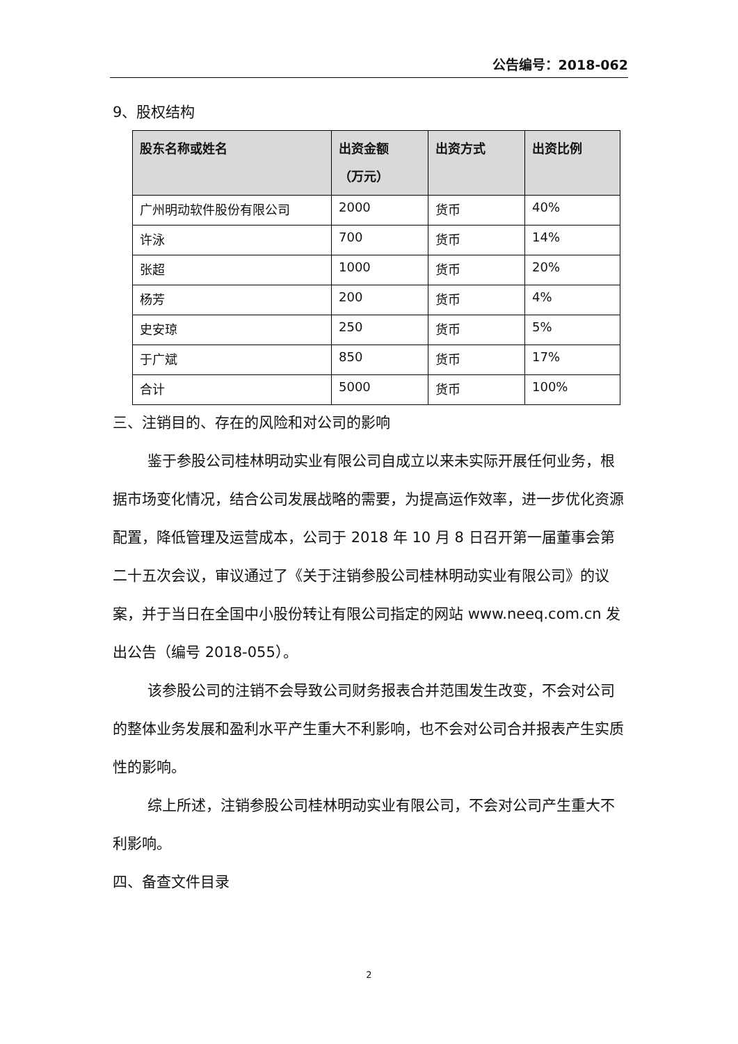公告编号：2018-062
9、股权结构
| 股东名称或姓名 | 出资金额 （万元） | 出资方式 | 出资比例 |
| --- | --- | --- | --- |
| 广州明动软件股份有限公司 | 2000 | 货币 | 40% |
| 许泳 | 700 | 货币 | 14% |
| 张超 | 1000 | 货币 | 20% |
| 杨芳 | 200 | 货币 | 4% |
| 史安琼 | 250 | 货币 | 5% |
| 于广斌 | 850 | 货币 | 17% |
| 合计 | 5000 | 货币 | 100% |
三、注销目的、存在的风险和对公司的影响
鉴于参股公司桂林明动实业有限公司自成立以来未实际开展任何业务，根据市场变化情况，结合公司发展战略的需要，为提高运作效率，进一步优化资源配置，降低管理及运营成本，公司于 2018 年 10 月 8 日召开第一届董事会第二十五次会议，审议通过了《关于注销参股公司桂林明动实业有限公司》的议案，并于当日在全国中小股份转让有限公司指定的网站 www.neeq.com.cn 发出公告（编号 2018-055）。
该参股公司的注销不会导致公司财务报表合并范围发生改变，不会对公司的整体业务发展和盈利水平产生重大不利影响，也不会对公司合并报表产生实质性的影响。
综上所述，注销参股公司桂林明动实业有限公司，不会对公司产生重大不利影响。
四、备查文件目录
2